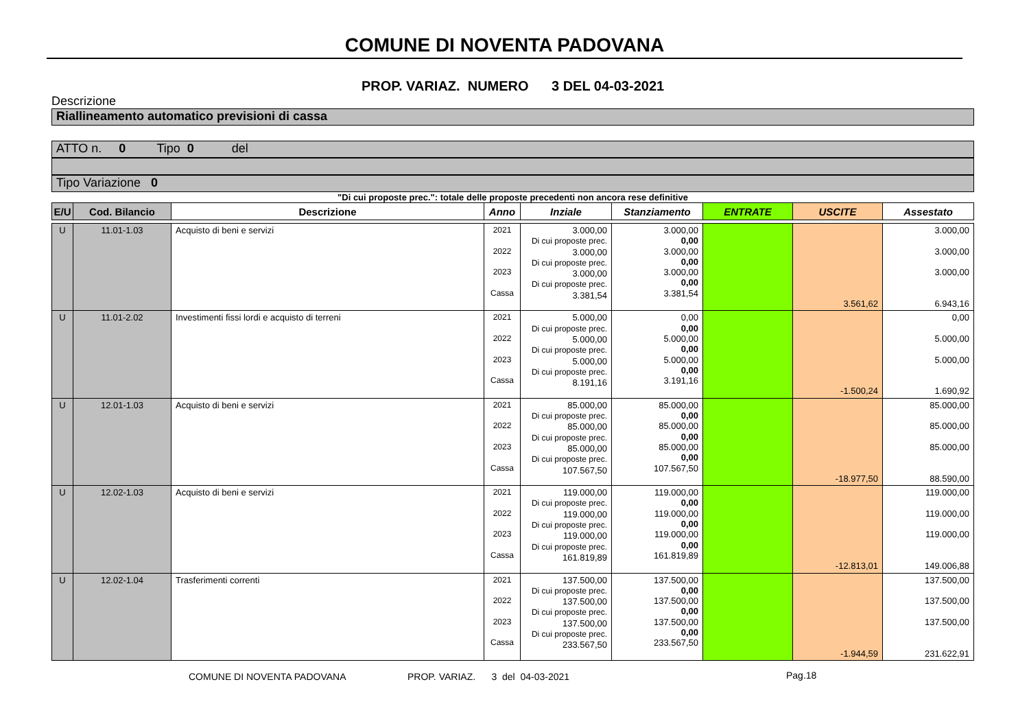COMUNE DI NOVENTA PADOVANA
PROP. VARIAZ. NUMERO 3 DEL 04-03-2021
Descrizione
Riallineamento automatico previsioni di cassa
ATTO n. 0 Tipo 0 del
Tipo Variazione 0
"Di cui proposte prec.": totale delle proposte precedenti non ancora rese definitive
| E/U | Cod. Bilancio | Descrizione | Anno | Inziale | Stanziamento | ENTRATE | USCITE | Assestato |
| --- | --- | --- | --- | --- | --- | --- | --- | --- |
| U | 11.01-1.03 | Acquisto di beni e servizi | 2021 2022 2023 Cassa | 3.000,00 Di cui proposte prec. 3.000,00 Di cui proposte prec. 3.000,00 Di cui proposte prec. 3.381,54 | 3.000,00 0,00 3.000,00 0,00 3.000,00 0,00 3.381,54 | | 3.561,62 | 3.000,00 3.000,00 3.000,00 6.943,16 |
| U | 11.01-2.02 | Investimenti fissi lordi e acquisto di terreni | 2021 2022 2023 Cassa | 5.000,00 Di cui proposte prec. 5.000,00 Di cui proposte prec. 5.000,00 Di cui proposte prec. 8.191,16 | 0,00 0,00 5.000,00 0,00 5.000,00 0,00 3.191,16 | | -1.500,24 | 0,00 5.000,00 5.000,00 1.690,92 |
| U | 12.01-1.03 | Acquisto di beni e servizi | 2021 2022 2023 Cassa | 85.000,00 Di cui proposte prec. 85.000,00 Di cui proposte prec. 85.000,00 Di cui proposte prec. 107.567,50 | 85.000,00 0,00 85.000,00 0,00 85.000,00 0,00 107.567,50 | | -18.977,50 | 85.000,00 85.000,00 85.000,00 88.590,00 |
| U | 12.02-1.03 | Acquisto di beni e servizi | 2021 2022 2023 Cassa | 119.000,00 Di cui proposte prec. 119.000,00 Di cui proposte prec. 119.000,00 Di cui proposte prec. 161.819,89 | 119.000,00 0,00 119.000,00 0,00 119.000,00 0,00 161.819,89 | | -12.813,01 | 119.000,00 119.000,00 119.000,00 149.006,88 |
| U | 12.02-1.04 | Trasferimenti correnti | 2021 2022 2023 Cassa | 137.500,00 Di cui proposte prec. 137.500,00 Di cui proposte prec. 137.500,00 Di cui proposte prec. 233.567,50 | 137.500,00 0,00 137.500,00 0,00 137.500,00 0,00 233.567,50 | | -1.944,59 | 137.500,00 137.500,00 137.500,00 231.622,91 |
COMUNE DI NOVENTA PADOVANA
PROP. VARIAZ. 3 del 04-03-2021
Pag.18